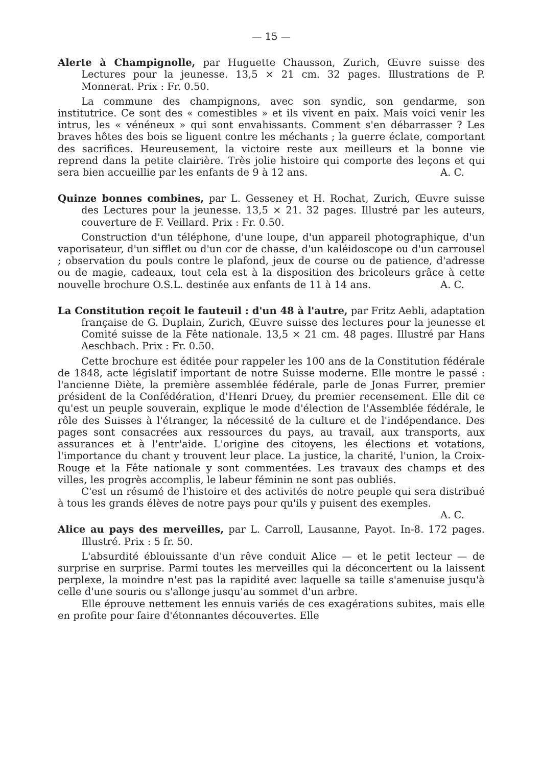— 15 —
Alerte à Champignolle, par Huguette Chausson, Zurich, Œuvre suisse des Lectures pour la jeunesse. 13,5 × 21 cm. 32 pages. Illustrations de P. Monnerat. Prix : Fr. 0.50.
La commune des champignons, avec son syndic, son gendarme, son institutrice. Ce sont des « comestibles » et ils vivent en paix. Mais voici venir les intrus, les « vénéneux » qui sont envahissants. Comment s'en débarrasser ? Les braves hôtes des bois se liguent contre les méchants ; la guerre éclate, comportant des sacrifices. Heureusement, la victoire reste aux meilleurs et la bonne vie reprend dans la petite clairière. Très jolie histoire qui comporte des leçons et qui sera bien accueillie par les enfants de 9 à 12 ans. A. C.
Quinze bonnes combines, par L. Gesseney et H. Rochat, Zurich, Œuvre suisse des Lectures pour la jeunesse. 13,5 × 21. 32 pages. Illustré par les auteurs, couverture de F. Veillard. Prix : Fr. 0.50.
Construction d'un téléphone, d'une loupe, d'un appareil photographique, d'un vaporisateur, d'un sifflet ou d'un cor de chasse, d'un kaléidoscope ou d'un carrousel ; observation du pouls contre le plafond, jeux de course ou de patience, d'adresse ou de magie, cadeaux, tout cela est à la disposition des bricoleurs grâce à cette nouvelle brochure O.S.L. destinée aux enfants de 11 à 14 ans. A. C.
La Constitution reçoit le fauteuil : d'un 48 à l'autre, par Fritz Aebli, adaptation française de G. Duplain, Zurich, Œuvre suisse des lectures pour la jeunesse et Comité suisse de la Fête nationale. 13,5 × 21 cm. 48 pages. Illustré par Hans Aeschbach. Prix : Fr. 0.50.
Cette brochure est éditée pour rappeler les 100 ans de la Constitution fédérale de 1848, acte législatif important de notre Suisse moderne. Elle montre le passé : l'ancienne Diète, la première assemblée fédérale, parle de Jonas Furrer, premier président de la Confédération, d'Henri Druey, du premier recensement. Elle dit ce qu'est un peuple souverain, explique le mode d'élection de l'Assemblée fédérale, le rôle des Suisses à l'étranger, la nécessité de la culture et de l'indépendance. Des pages sont consacrées aux ressources du pays, au travail, aux transports, aux assurances et à l'entr'aide. L'origine des citoyens, les élections et votations, l'importance du chant y trouvent leur place. La justice, la charité, l'union, la Croix-Rouge et la Fête nationale y sont commentées. Les travaux des champs et des villes, les progrès accomplis, le labeur féminin ne sont pas oubliés.
C'est un résumé de l'histoire et des activités de notre peuple qui sera distribué à tous les grands élèves de notre pays pour qu'ils y puisent des exemples. A. C.
Alice au pays des merveilles, par L. Carroll, Lausanne, Payot. In-8. 172 pages. Illustré. Prix : 5 fr. 50.
L'absurdité éblouissante d'un rêve conduit Alice — et le petit lecteur — de surprise en surprise. Parmi toutes les merveilles qui la déconcertent ou la laissent perplexe, la moindre n'est pas la rapidité avec laquelle sa taille s'amenuise jusqu'à celle d'une souris ou s'allonge jusqu'au sommet d'un arbre.
Elle éprouve nettement les ennuis variés de ces exagérations subites, mais elle en profite pour faire d'étonnantes découvertes. Elle